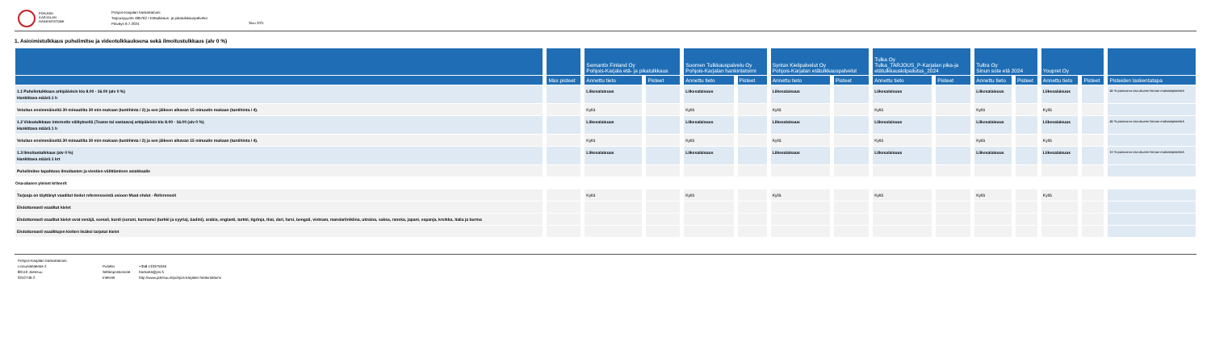POHJOIS-
KARJALAN
HANKINTATOIMI
Pohjois-Karjalan hankintatoimi
Tarjouspyyntö 485762 / Etätulkkaus- ja pikatulkkauspalvelut
Päiväys 9.7.2024
Sivu 2/21
1. Asioimistulkkaus puhelimitse ja videotulkkauksena sekä ilmoitustulkkaus (alv 0 %)
| | | Semantix Finland Oy Pohjois-Karjala etä- ja pikatulkkaus | | Suomen Tulkkauspalvelu Oy Pohjois-Karjalan hankintatoimi | | Syntax Kielipalvelut Oy Pohjois-Karjalan etätulkkauspalvelut | | Tulka Oy Tulka_TARJOUS_P-Karjalan pika-ja etätulkkauskilpailutus_2024 | | Tultra Oy Sinun sote etä 2024 | | Youpret Oy | | |
| --- | --- | --- | --- | --- | --- | --- | --- | --- | --- | --- | --- | --- | --- | --- |
| | Max pisteet | Annettu tieto | Pisteet | Annettu tieto | Pisteet | Annettu tieto | Pisteet | Annettu tieto | Pisteet | Annettu tieto | Pisteet | Annettu tieto | Pisteet | Pisteiden laskentatapa |
| 1.1 Puhelintulkkaus arkipäivisin klo 8.00 - 16.00 (alv 0 %) Hankittava määrä 1 h | | Liikesalaisuus | | Liikesalaisuus | | Liikesalaisuus | | Liikesalaisuus | | Liikesalaisuus | | Liikesalaisuus | | 45 % painoarvo osa-alueen hinnan maksimipisteistä |
| Veloitus ensimmäiseltä 30 minuutilta 30 min mukaan (tuntihinta / 2) ja sen jälkeen alkavan 15 minuutin mukaan (tuntihinta / 4). | | Kyllä | | Kyllä | | Kyllä | | Kyllä | | Kyllä | | Kyllä | | |
| 1.2 Videotulkkaus internetin välityksellä (Teams tai vastaava) arkipäivisin klo 8.00 - 16.00 (alv 0 %) Hankittava määrä 1 h | | Liikesalaisuus | | Liikesalaisuus | | Liikesalaisuus | | Liikesalaisuus | | Liikesalaisuus | | Liikesalaisuus | | 45 % painoarvo osa-alueen hinnan maksimipisteistä |
| Veloitus ensimmäiseltä 30 minuutilta 30 min mukaan (tuntihinta / 2) ja sen jälkeen alkavan 15 minuutin mukaan (tuntihinta / 4). | | Kyllä | | Kyllä | | Kyllä | | Kyllä | | Kyllä | | Kyllä | | |
| 1.3 Ilmoitustulkkaus (alv 0 %) Hankittava määrä 1 krt | | Liikesalaisuus | | Liikesalaisuus | | Liikesalaisuus | | Liikesalaisuus | | Liikesalaisuus | | Liikesalaisuus | | 10 % painoarvo osa-alueen hinnan maksimipisteistä |
| Puhelimitse tapahtuva ilmoitusten ja viestien välittäminen asiakkaalle | | | | | | | | | | | | | | |
| Osa-alueen yleiset kriteerit | | | | | | | | | | | | | | |
| Tarjoaja on täyttänyt vaaditut tiedot referensseistä osioon Muut ehdot - Referenssit | | Kyllä | | Kyllä | | Kyllä | | Kyllä | | Kyllä | | Kyllä | | |
| Ehdottomasti vaaditut kielet | | | | | | | | | | | | | | |
| Ehdottomasti vaaditut kielet ovat venäjä, somali, kurdi (sorani, kurmanci (turkki ja syyria), badini), arabia, englanti, turkki, tigrinja, thai, dari, farsi, bengali, vietnam, mandariinikiina, ukraina, saksa, ranska, japani, espanja, kreikka, italia ja burma | | | | | | | | | | | | | | |
| Ehdottomasti vaadittujen kielten lisäksi tarjotut kielet | | | | | | | | | | | | | | |
Pohjois-Karjalan hankintatoimi
Linnunlahdentie 2
80110 Joensuu
0242746-2
Puhelin
Sähköpostiosoite
Internet
+358 133375046
hankinta@jns.fi
http://www.joensuu.fi/pohjois-karjalan-hankintatoimi